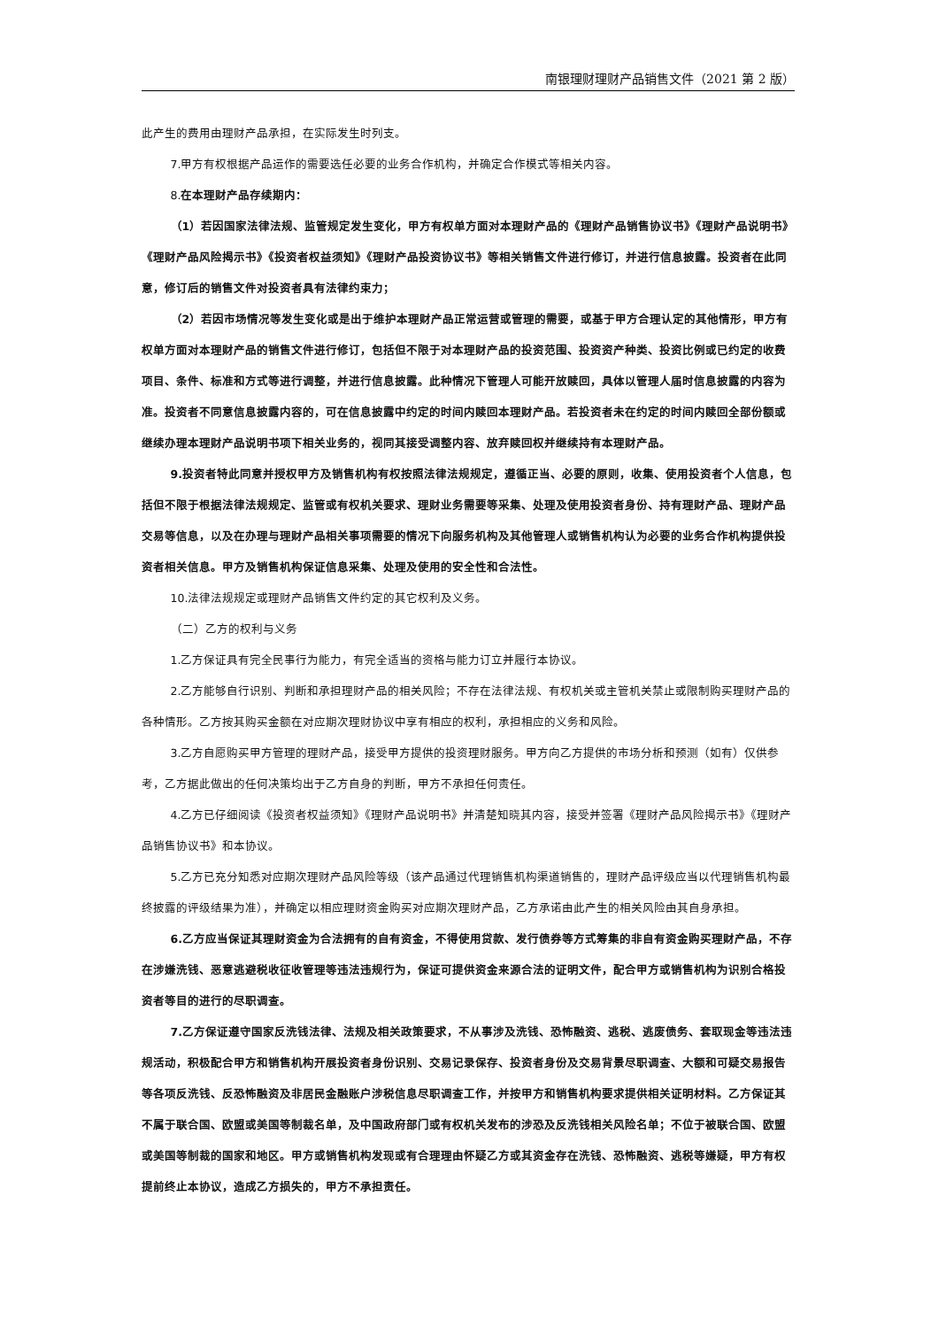南银理财理财产品销售文件（2021 第 2 版）
此产生的费用由理财产品承担，在实际发生时列支。
7.甲方有权根据产品运作的需要选任必要的业务合作机构，并确定合作模式等相关内容。
8.在本理财产品存续期内：
（1）若因国家法律法规、监管规定发生变化，甲方有权单方面对本理财产品的《理财产品销售协议书》《理财产品说明书》《理财产品风险揭示书》《投资者权益须知》《理财产品投资协议书》等相关销售文件进行修订，并进行信息披露。投资者在此同意，修订后的销售文件对投资者具有法律约束力；
（2）若因市场情况等发生变化或是出于维护本理财产品正常运营或管理的需要，或基于甲方合理认定的其他情形，甲方有权单方面对本理财产品的销售文件进行修订，包括但不限于对本理财产品的投资范围、投资资产种类、投资比例或已约定的收费项目、条件、标准和方式等进行调整，并进行信息披露。此种情况下管理人可能开放赎回，具体以管理人届时信息披露的内容为准。投资者不同意信息披露内容的，可在信息披露中约定的时间内赎回本理财产品。若投资者未在约定的时间内赎回全部份额或继续办理本理财产品说明书项下相关业务的，视同其接受调整内容、放弃赎回权并继续持有本理财产品。
9.投资者特此同意并授权甲方及销售机构有权按照法律法规规定，遵循正当、必要的原则，收集、使用投资者个人信息，包括但不限于根据法律法规规定、监管或有权机关要求、理财业务需要等采集、处理及使用投资者身份、持有理财产品、理财产品交易等信息，以及在办理与理财产品相关事项需要的情况下向服务机构及其他管理人或销售机构认为必要的业务合作机构提供投资者相关信息。甲方及销售机构保证信息采集、处理及使用的安全性和合法性。
10.法律法规规定或理财产品销售文件约定的其它权利及义务。
（二）乙方的权利与义务
1.乙方保证具有完全民事行为能力，有完全适当的资格与能力订立并履行本协议。
2.乙方能够自行识别、判断和承担理财产品的相关风险；不存在法律法规、有权机关或主管机关禁止或限制购买理财产品的各种情形。乙方按其购买金额在对应期次理财协议中享有相应的权利，承担相应的义务和风险。
3.乙方自愿购买甲方管理的理财产品，接受甲方提供的投资理财服务。甲方向乙方提供的市场分析和预测（如有）仅供参考，乙方据此做出的任何决策均出于乙方自身的判断，甲方不承担任何责任。
4.乙方已仔细阅读《投资者权益须知》《理财产品说明书》并清楚知晓其内容，接受并签署《理财产品风险揭示书》《理财产品销售协议书》和本协议。
5.乙方已充分知悉对应期次理财产品风险等级（该产品通过代理销售机构渠道销售的，理财产品评级应当以代理销售机构最终披露的评级结果为准），并确定以相应理财资金购买对应期次理财产品，乙方承诺由此产生的相关风险由其自身承担。
6.乙方应当保证其理财资金为合法拥有的自有资金，不得使用贷款、发行债券等方式筹集的非自有资金购买理财产品，不存在涉嫌洗钱、恶意逃避税收征收管理等违法违规行为，保证可提供资金来源合法的证明文件，配合甲方或销售机构为识别合格投资者等目的进行的尽职调查。
7.乙方保证遵守国家反洗钱法律、法规及相关政策要求，不从事涉及洗钱、恐怖融资、逃税、逃废债务、套取现金等违法违规活动，积极配合甲方和销售机构开展投资者身份识别、交易记录保存、投资者身份及交易背景尽职调查、大额和可疑交易报告等各项反洗钱、反恐怖融资及非居民金融账户涉税信息尽职调查工作，并按甲方和销售机构要求提供相关证明材料。乙方保证其不属于联合国、欧盟或美国等制裁名单，及中国政府部门或有权机关发布的涉恐及反洗钱相关风险名单；不位于被联合国、欧盟或美国等制裁的国家和地区。甲方或销售机构发现或有合理理由怀疑乙方或其资金存在洗钱、恐怖融资、逃税等嫌疑，甲方有权提前终止本协议，造成乙方损失的，甲方不承担责任。